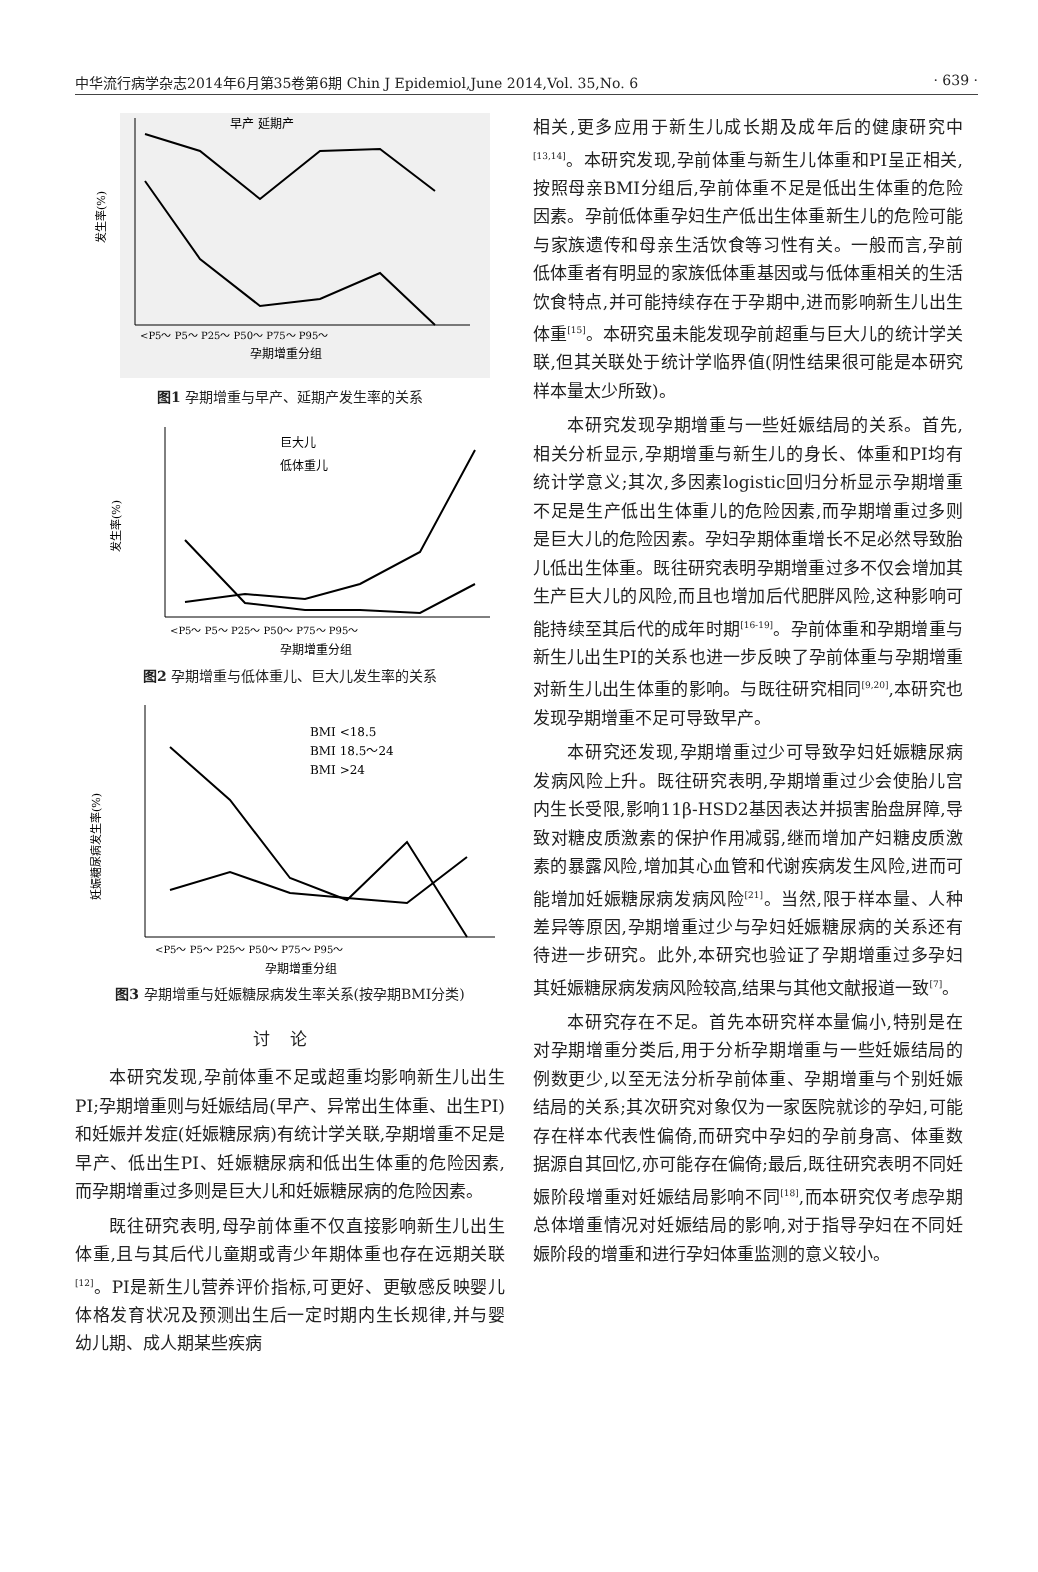中华流行病学杂志2014年6月第35卷第6期 Chin J Epidemiol,June 2014,Vol. 35,No. 6 · 639 ·
发生率(%)
早产 延期产
<P5～ P5～ P25～ P50～ P75～ P95～
孕期增重分组
图1 孕期增重与早产、延期产发生率的关系
发生率(%)
巨大儿
低体重儿
<P5～ P5～ P25～ P50～ P75～ P95～
孕期增重分组
图2 孕期增重与低体重儿、巨大儿发生率的关系
妊娠糖尿病发生率(%)
BMI <18.5
BMI 18.5～24
BMI >24
<P5～ P5～ P25～ P50～ P75～ P95～
孕期增重分组
图3 孕期增重与妊娠糖尿病发生率关系(按孕期BMI分类)
讨论
本研究发现,孕前体重不足或超重均影响新生儿出生PI;孕期增重则与妊娠结局(早产、异常出生体重、出生PI)和妊娠并发症(妊娠糖尿病)有统计学关联,孕期增重不足是早产、低出生PI、妊娠糖尿病和低出生体重的危险因素,而孕期增重过多则是巨大儿和妊娠糖尿病的危险因素。
既往研究表明,母孕前体重不仅直接影响新生儿出生体重,且与其后代儿童期或青少年期体重也存在远期关联<sup>[12]</sup>。PI是新生儿营养评价指标,可更好、更敏感反映婴儿体格发育状况及预测出生后一定时期内生长规律,并与婴幼儿期、成人期某些疾病
相关,更多应用于新生儿成长期及成年后的健康研究中<sup>[13,14]</sup>。本研究发现,孕前体重与新生儿体重和PI呈正相关,按照母亲BMI分组后,孕前体重不足是低出生体重的危险因素。孕前低体重孕妇生产低出生体重新生儿的危险可能与家族遗传和母亲生活饮食等习性有关。一般而言,孕前低体重者有明显的家族低体重基因或与低体重相关的生活饮食特点,并可能持续存在于孕期中,进而影响新生儿出生体重<sup>[15]</sup>。本研究虽未能发现孕前超重与巨大儿的统计学关联,但其关联处于统计学临界值(阴性结果很可能是本研究样本量太少所致)。
本研究发现孕期增重与一些妊娠结局的关系。首先,相关分析显示,孕期增重与新生儿的身长、体重和PI均有统计学意义;其次,多因素logistic回归分析显示孕期增重不足是生产低出生体重儿的危险因素,而孕期增重过多则是巨大儿的危险因素。孕妇孕期体重增长不足必然导致胎儿低出生体重。既往研究表明孕期增重过多不仅会增加其生产巨大儿的风险,而且也增加后代肥胖风险,这种影响可能持续至其后代的成年时期<sup>[16-19]</sup>。孕前体重和孕期增重与新生儿出生PI的关系也进一步反映了孕前体重与孕期增重对新生儿出生体重的影响。与既往研究相同<sup>[9,20]</sup>,本研究也发现孕期增重不足可导致早产。
本研究还发现,孕期增重过少可导致孕妇妊娠糖尿病发病风险上升。既往研究表明,孕期增重过少会使胎儿宫内生长受限,影响11β-HSD2基因表达并损害胎盘屏障,导致对糖皮质激素的保护作用减弱,继而增加产妇糖皮质激素的暴露风险,增加其心血管和代谢疾病发生风险,进而可能增加妊娠糖尿病发病风险<sup>[21]</sup>。当然,限于样本量、人种差异等原因,孕期增重过少与孕妇妊娠糖尿病的关系还有待进一步研究。此外,本研究也验证了孕期增重过多孕妇其妊娠糖尿病发病风险较高,结果与其他文献报道一致<sup>[7]</sup>。
本研究存在不足。首先本研究样本量偏小,特别是在对孕期增重分类后,用于分析孕期增重与一些妊娠结局的例数更少,以至无法分析孕前体重、孕期增重与个别妊娠结局的关系;其次研究对象仅为一家医院就诊的孕妇,可能存在样本代表性偏倚,而研究中孕妇的孕前身高、体重数据源自其回忆,亦可能存在偏倚;最后,既往研究表明不同妊娠阶段增重对妊娠结局影响不同<sup>[18]</sup>,而本研究仅考虑孕期总体增重情况对妊娠结局的影响,对于指导孕妇在不同妊娠阶段的增重和进行孕妇体重监测的意义较小。